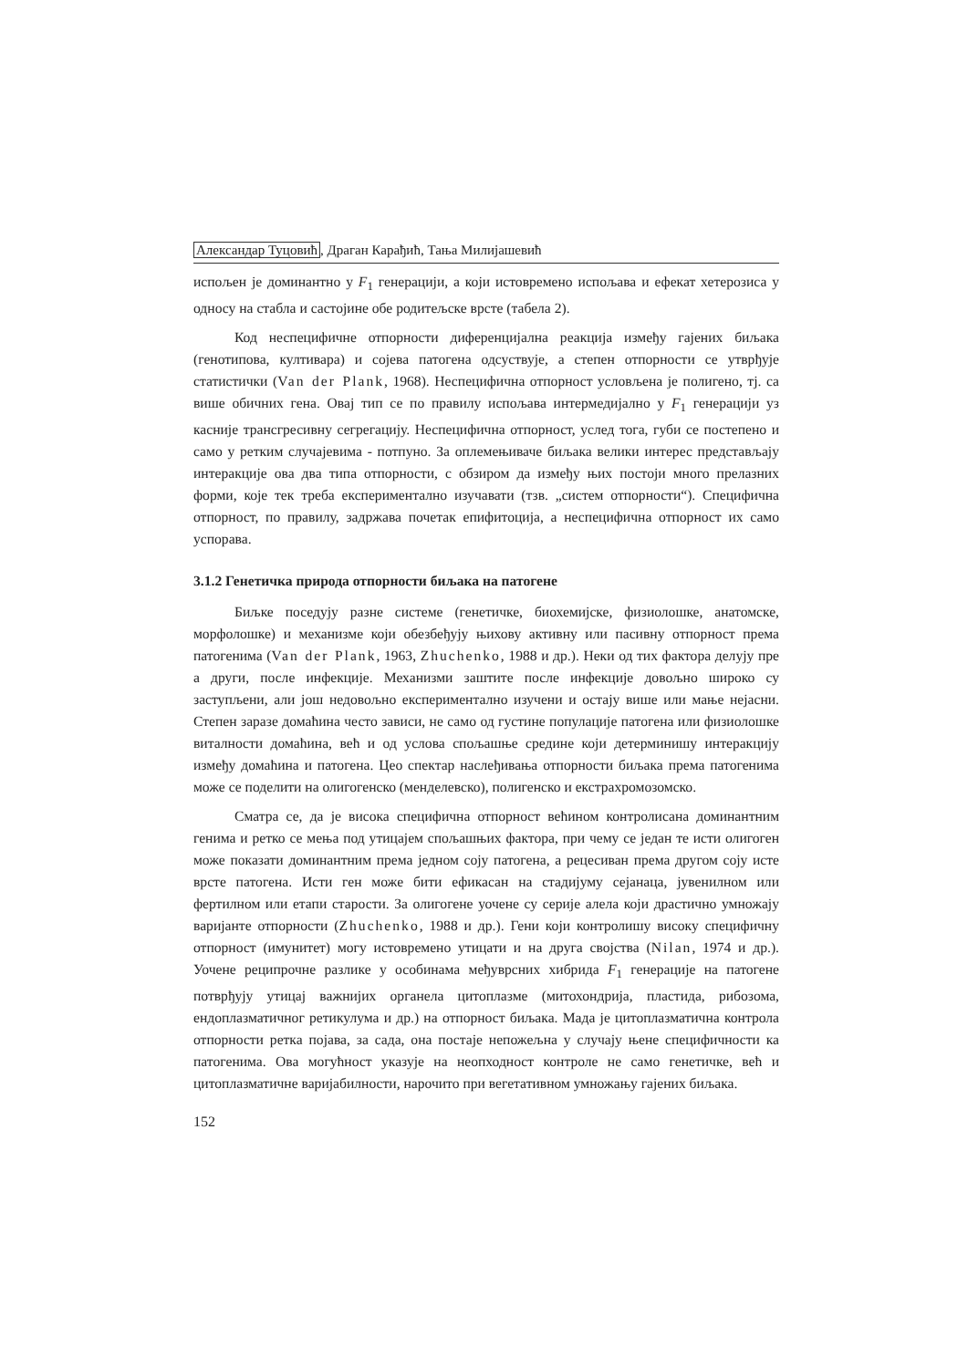Александар Туцовић, Драган Карађић, Тања Милијашевић
испољен је доминантно у F<sub>1</sub> генерацији, а који истовремено испољава и ефекат хетерозиса у односу на стабла и састојине обе родитељске врсте (табела 2).
Код неспецифичне отпорности диференцијална реакција између гајених биљака (генотипова, култивара) и сојева патогена одсуствује, а степен отпорности се утврђује статистички (Van der Plank, 1968). Неспецифична отпорност условљена је полигено, тј. са више обичних гена. Овај тип се по правилу испољава интермедијално у F<sub>1</sub> генерацији уз касније трансгресивну сегрегацију. Неспецифична отпорност, услед тога, губи се постепено и само у ретким случајевима - потпуно. За оплемењиваче биљака велики интерес представљају интеракције ова два типа отпорности, с обзиром да између њих постоји много прелазних форми, које тек треба експериментално изучавати (тзв. „систем отпорности“). Специфична отпорност, по правилу, задржава почетак епифитоција, а неспецифична отпорност их само успорава.
3.1.2 Генетичка природа отпорности биљака на патогене
Биљке поседују разне системе (генетичке, биохемијске, физиолошке, анатомске, морфолошке) и механизме који обезбеђују њихову активну или пасивну отпорност према патогенима (Van der Plank, 1963, Zhuchenko, 1988 и др.). Неки од тих фактора делују пре а други, после инфекције. Механизми заштите после инфекције довољно широко су заступљени, али још недовољно експериментално изучени и остају више или мање нејасни. Степен заразе домаћина често зависи, не само од густине популације патогена или физиолошке виталности домаћина, већ и од услова спољашње средине који детерминишу интеракцију између домаћина и патогена. Цео спектар наслеђивања отпорности биљака према патогенима може се поделити на олигогенско (менделевско), полигенско и екстрахромозомско.
Сматра се, да је висока специфична отпорност већином контролисана доминантним генима и ретко се мења под утицајем спољашњих фактора, при чему се један те исти олигоген може показати доминантним према једном соју патогена, а рецесиван према другом соју исте врсте патогена. Исти ген може бити ефикасан на стадијуму сејанаца, јувенилном или фертилном или етапи старости. За олигогене уочене су серије алела који драстично умножају варијанте отпорности (Zhuchenko, 1988 и др.). Гени који контролишу високу специфичну отпорност (имунитет) могу истовремено утицати и на друга својства (Nilan, 1974 и др.). Уочене реципрочне разлике у особинама међуврсних хибрида F<sub>1</sub> генерације на патогене потврђују утицај важнијих органела цитоплазме (митохондрија, пластида, рибозома, ендоплазматичног ретикулума и др.) на отпорност биљака. Мада је цитоплазматична контрола отпорности ретка појава, за сада, она постаје непожељна у случају њене специфичности ка патогенима. Ова могућност указује на неопходност контроле не само генетичке, већ и цитоплазматичне варијабилности, нарочито при вегетативном умножању гајених биљака.
152